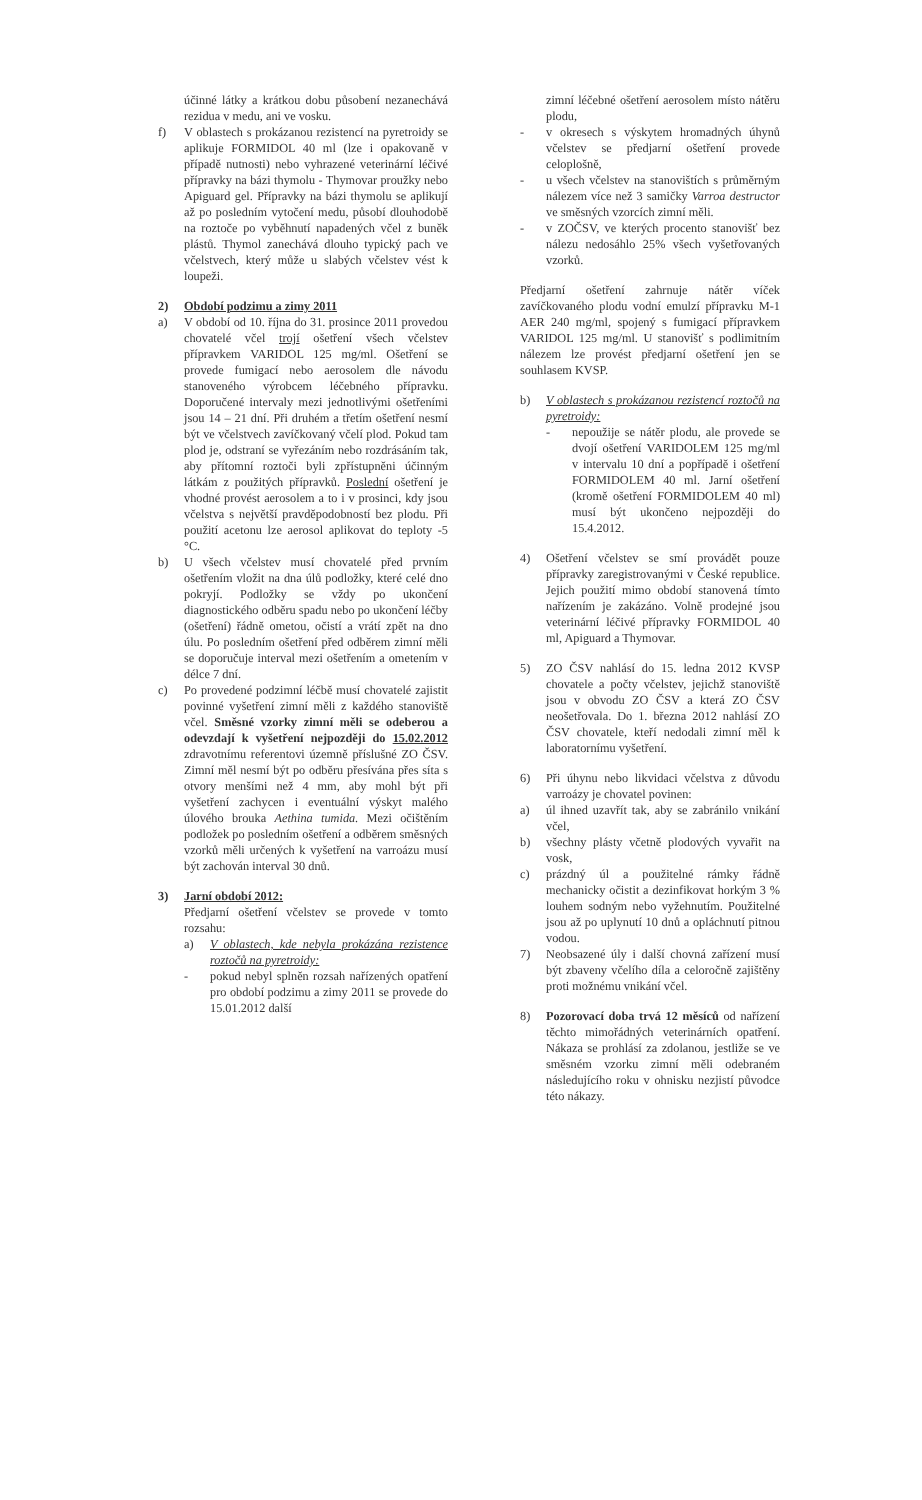účinné látky a krátkou dobu působení nezanechává rezidua v medu, ani ve vosku.
f) V oblastech s prokázanou rezistencí na pyretroidy se aplikuje FORMIDOL 40 ml (lze i opakovaně v případě nutnosti) nebo vyhrazené veterinární léčivé přípravky na bázi thymolu - Thymovar proužky nebo Apiguard gel. Přípravky na bázi thymolu se aplikují až po posledním vytočení medu, působí dlouhodobě na roztoče po vyběhnutí napadených včel z buněk plástů. Thymol zanechává dlouho typický pach ve včelstvech, který může u slabých včelstev vést k loupeži.
2) Období podzimu a zimy 2011
a) V období od 10. října do 31. prosince 2011 provedou chovatelé včel trojí ošetření všech včelstev přípravkem VARIDOL 125 mg/ml. Ošetření se provede fumigací nebo aerosolem dle návodu stanoveného výrobcem léčebného přípravku. Doporučené intervaly mezi jednotlivými ošetřeními jsou 14 – 21 dní. Při druhém a třetím ošetření nesmí být ve včelstvech zavíčkovaný včelí plod. Pokud tam plod je, odstraní se vyřezáním nebo rozdrásáním tak, aby přítomní roztoči byli zpřístupněni účinným látkám z použitých přípravků. Poslední ošetření je vhodné provést aerosolem a to i v prosinci, kdy jsou včelstva s největší pravděpodobností bez plodu. Při použití acetonu lze aerosol aplikovat do teploty -5 °C.
b) U všech včelstev musí chovatelé před prvním ošetřením vložit na dna úlů podložky, které celé dno pokryjí. Podložky se vždy po ukončení diagnostického odběru spadu nebo po ukončení léčby (ošetření) řádně ometou, očistí a vrátí zpět na dno úlu. Po posledním ošetření před odběrem zimní měli se doporučuje interval mezi ošetřením a ometením v délce 7 dní.
c) Po provedené podzimní léčbě musí chovatelé zajistit povinné vyšetření zimní měli z každého stanoviště včel. Směsné vzorky zimní měli se odeberou a odevzdají k vyšetření nejpozději do 15.02.2012 zdravotnímu referentovi územně příslušné ZO ČSV. Zimní měl nesmí být po odběru přesívána přes síta s otvory menšími než 4 mm, aby mohl být při vyšetření zachycen i eventuální výskyt malého úlového brouka Aethina tumida. Mezi očištěním podložek po posledním ošetření a odběrem směsných vzorků měli určených k vyšetření na varroázu musí být zachován interval 30 dnů.
3) Jarní období 2012:
Předjarní ošetření včelstev se provede v tomto rozsahu:
a) V oblastech, kde nebyla prokázána rezistence roztočů na pyretroidy:
- pokud nebyl splněn rozsah nařízených opatření pro období podzimu a zimy 2011 se provede do 15.01.2012 další
zimní léčebné ošetření aerosolem místo nátěru plodu,
- v okresech s výskytem hromadných úhynů včelstev se předjarní ošetření provede celoplošně,
- u všech včelstev na stanovištích s průměrným nálezem více než 3 samičky Varroa destructor ve směsných vzorcích zimní měli.
- v ZOČSV, ve kterých procento stanovišť bez nálezu nedosáhlo 25% všech vyšetřovaných vzorků.
Předjarní ošetření zahrnuje nátěr víček zavíčkovaného plodu vodní emulzí přípravku M-1 AER 240 mg/ml, spojený s fumigací přípravkem VARIDOL 125 mg/ml. U stanovišť s podlimitním nálezem lze provést předjarní ošetření jen se souhlasem KVSP.
b) V oblastech s prokázanou rezistencí roztočů na pyretroidy:
- nepoužije se nátěr plodu, ale provede se dvojí ošetření VARIDOLEM 125 mg/ml v intervalu 10 dní a popřípadě i ošetření FORMIDOLEM 40 ml. Jarní ošetření (kromě ošetření FORMIDOLEM 40 ml) musí být ukončeno nejpozději do 15.4.2012.
4) Ošetření včelstev se smí provádět pouze přípravky zaregistrovanými v České republice. Jejich použití mimo období stanovená tímto nařízením je zakázáno. Volně prodejné jsou veterinární léčivé přípravky FORMIDOL 40 ml, Apiguard a Thymovar.
5) ZO ČSV nahlásí do 15. ledna 2012 KVSP chovatele a počty včelstev, jejichž stanoviště jsou v obvodu ZO ČSV a která ZO ČSV neošetřovala. Do 1. března 2012 nahlásí ZO ČSV chovatele, kteří nedodali zimní měl k laboratornímu vyšetření.
6) Při úhynu nebo likvidaci včelstva z důvodu varroázy je chovatel povinen:
a) úl ihned uzavřít tak, aby se zabránilo vnikání včel,
b) všechny plásty včetně plodových vyvařit na vosk,
c) prázdný úl a použitelné rámky řádně mechanicky očistit a dezinfikovat horkým 3 % louhem sodným nebo vyžehnutím. Použitelné jsou až po uplynutí 10 dnů a opláchnutí pitnou vodou.
7) Neobsazené úly i další chovná zařízení musí být zbaveny včelího díla a celoročně zajištěny proti možnému vnikání včel.
8) Pozorovací doba trvá 12 měsíců od nařízení těchto mimořádných veterinárních opatření. Nákaza se prohlásí za zdolanou, jestliže se ve směsném vzorku zimní měli odebraném následujícího roku v ohnisku nezjistí původce této nákazy.